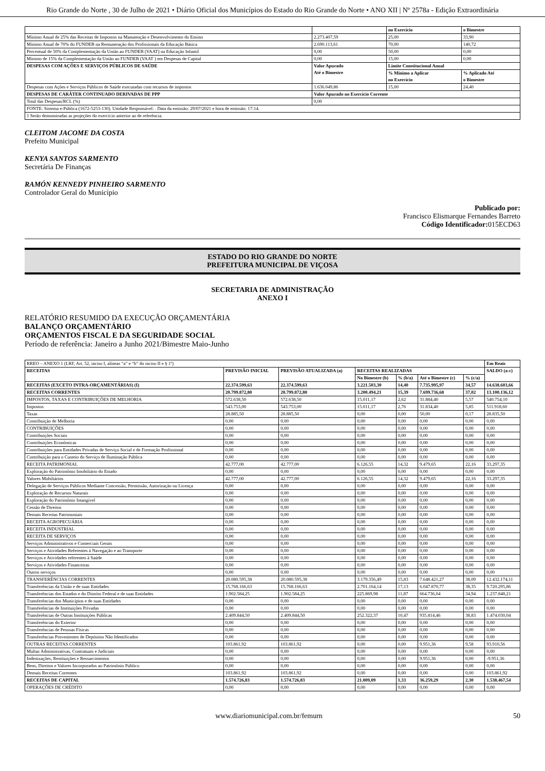Rio Grande do Norte , 30 de Julho de 2021 • Diário Oficial dos Municípios do Estado do Rio Grande do Norte • ANO XII | Nº 2578a - Edição Extraordinária
| | | no Exercício | o Bimestre |
| --- | --- | --- | --- |
| Mínimo Anual de 25% das Receitas de Impostos na Manutenção e Desenvolvimento do Ensino | 2.273.407,59 | 25,00 | 33,90 |
| Mínimo Anual de 70% do FUNDEB na Remuneração dos Profissionais da Educação Básica | 2.690.113,61 | 70,00 | 140,72 |
| Percentual de 50% da Complementação da União ao FUNDEB (VAAT) na Educação Infantil | 0,00 | 50,00 | 0,00 |
| Mínimo de 15% da Complementação da União ao FUNDEB (VAAT ) em Despesas de Capital | 0,00 | 15,00 | 0,00 |
| DESPESAS COM AÇÕES E SERVIÇOS PÚBLICOS DE SAÚDE | Valor Apurado Até o Bimestre | Limite Constitucional Anual | |
| | | % Mínimo a Aplicar no Exercício | % Aplicado Até o Bimestre |
| Despesas com Ações e Serviços Públicos de Saúde executadas com recursos de impostos | 1.636.049,86 | 15,00 | 24,40 |
| DESPESAS DE CARÁTER CONTINUADO DERIVADAS DE PPP | Valor Apurado no Exercício Corrente | | |
| Total das Despesas/RCL (%) | 0,00 | | |
| FONTE: Sistema e-Pública (1672-5253-130). Unidade Responsável: . Data da emissão: 29/07/2021 e hora de emissão: 17:14. | | | |
| 1 Serão demonstradas as projeções do exercício anterior ao de referência. | | | |
CLEITOM JACOME DA COSTA
Prefeito Municipal
KENYA SANTOS SARMENTO
Secretária De Finanças
RAMÓN KENNEDY PINHEIRO SARMENTO
Controlador Geral do Município
Publicado por:
Francisco Elismarque Fernandes Barreto
Código Identificador: 015ECD63
ESTADO DO RIO GRANDE DO NORTE
PREFEITURA MUNICIPAL DE VIÇOSA
SECRETARIA DE ADMINISTRAÇÃO
ANEXO I
RELATÓRIO RESUMIDO DA EXECUÇÃO ORÇAMENTÁRIA
BALANÇO ORÇAMENTÁRIO
ORÇAMENTOS FISCAL E DA SEGURIDADE SOCIAL
Período de referência: Janeiro a Junho 2021/Bimestre Maio-Junho
| RREO – ANEXO 1 (LRF, Art. 52, inciso I, alíneas “a” e “b” do inciso II e § 1º) | | | | | | | Em Reais |
| RECEITAS | PREVISÃO INICIAL | PREVISÃO ATUALIZADA (a) | RECEITAS REALIZADAS | | | | SALDO (a-c) |
| | | | No Bimestre (b) | % (b/a) | Até o Bimestre (c) | % (c/a) | |
| RECEITAS (EXCETO INTRA-ORÇAMENTÁRIAS) (I) | 22.374.599,63 | 22.374.599,63 | 3.221.503,30 | 14,40 | 7.735.995,97 | 34,57 | 14.638.603,66 |
| RECEITAS CORRENTES | 20.799.872,80 | 20.799.872,80 | 3.200.494,21 | 15,39 | 7.699.736,68 | 37,02 | 13.100.136,12 |
| IMPOSTOS, TAXAS E CONTRIBUIÇÕES DE MELHORIA | 572.638,50 | 572.638,50 | 15.011,17 | 2,62 | 31.884,40 | 5,57 | 540.754,10 |
| Impostos | 543.753,00 | 543.753,00 | 15.011,17 | 2,76 | 31.834,40 | 5,85 | 511.918,60 |
| Taxas | 28.885,50 | 28.885,50 | 0,00 | 0,00 | 50,00 | 0,17 | 28.835,50 |
| Contribuição de Melhoria | 0,00 | 0,00 | 0,00 | 0,00 | 0,00 | 0,00 | 0,00 |
| CONTRIBUIÇÕES | 0,00 | 0,00 | 0,00 | 0,00 | 0,00 | 0,00 | 0,00 |
| Contribuições Sociais | 0,00 | 0,00 | 0,00 | 0,00 | 0,00 | 0,00 | 0,00 |
| Contribuições Econômicas | 0,00 | 0,00 | 0,00 | 0,00 | 0,00 | 0,00 | 0,00 |
| Contribuições para Entidades Privadas de Serviço Social e de Formação Profissional | 0,00 | 0,00 | 0,00 | 0,00 | 0,00 | 0,00 | 0,00 |
| Contribuição para o Custeio do Serviço de Iluminação Pública | 0,00 | 0,00 | 0,00 | 0,00 | 0,00 | 0,00 | 0,00 |
| RECEITA PATRIMONIAL | 42.777,00 | 42.777,00 | 6.126,55 | 14,32 | 9.479,65 | 22,16 | 33.297,35 |
| Exploração do Patrimônio Imobiliário do Estado | 0,00 | 0,00 | 0,00 | 0,00 | 0,00 | 0,00 | 0,00 |
| Valores Mobiliários | 42.777,00 | 42.777,00 | 6.126,55 | 14,32 | 9.479,65 | 22,16 | 33.297,35 |
| Delegação de Serviços Públicos Mediante Concessão, Permissão, Autorização ou Licença | 0,00 | 0,00 | 0,00 | 0,00 | 0,00 | 0,00 | 0,00 |
| Exploração de Recursos Naturais | 0,00 | 0,00 | 0,00 | 0,00 | 0,00 | 0,00 | 0,00 |
| Exploração do Patrimônio Intangível | 0,00 | 0,00 | 0,00 | 0,00 | 0,00 | 0,00 | 0,00 |
| Cessão de Direitos | 0,00 | 0,00 | 0,00 | 0,00 | 0,00 | 0,00 | 0,00 |
| Demais Receitas Patrimoniais | 0,00 | 0,00 | 0,00 | 0,00 | 0,00 | 0,00 | 0,00 |
| RECEITA AGROPECUÁRIA | 0,00 | 0,00 | 0,00 | 0,00 | 0,00 | 0,00 | 0,00 |
| RECEITA INDUSTRIAL | 0,00 | 0,00 | 0,00 | 0,00 | 0,00 | 0,00 | 0,00 |
| RECEITA DE SERVIÇOS | 0,00 | 0,00 | 0,00 | 0,00 | 0,00 | 0,00 | 0,00 |
| Serviços Administrativos e Comerciais Gerais | 0,00 | 0,00 | 0,00 | 0,00 | 0,00 | 0,00 | 0,00 |
| Serviços e Atividades Referentes à Navegação e ao Transporte | 0,00 | 0,00 | 0,00 | 0,00 | 0,00 | 0,00 | 0,00 |
| Serviços e Atividades referentes à Saúde | 0,00 | 0,00 | 0,00 | 0,00 | 0,00 | 0,00 | 0,00 |
| Serviços e Atividades Financeiras | 0,00 | 0,00 | 0,00 | 0,00 | 0,00 | 0,00 | 0,00 |
| Outros serviços | 0,00 | 0,00 | 0,00 | 0,00 | 0,00 | 0,00 | 0,00 |
| TRANSFERÊNCIAS CORRENTES | 20.080.595,38 | 20.080.595,38 | 3.179.356,49 | 15,83 | 7.648.421,27 | 38,09 | 12.432.174,11 |
| Transferências da União e de suas Entidades | 15.768.166,63 | 15.768.166,63 | 2.701.164,14 | 17,13 | 6.047.870,77 | 38,35 | 9.720.295,86 |
| Transferências dos Estados e do Distrito Federal e de suas Entidades | 1.902.584,25 | 1.902.584,25 | 225.869,98 | 11,87 | 664.736,04 | 34,94 | 1.237.848,21 |
| Transferências dos Municípios e de suas Entidades | 0,00 | 0,00 | 0,00 | 0,00 | 0,00 | 0,00 | 0,00 |
| Transferências de Instituições Privadas | 0,00 | 0,00 | 0,00 | 0,00 | 0,00 | 0,00 | 0,00 |
| Transferências de Outras Instituições Públicas | 2.409.844,50 | 2.409.844,50 | 252.322,37 | 10,47 | 935.814,46 | 38,83 | 1.474.030,04 |
| Transferências do Exterior | 0,00 | 0,00 | 0,00 | 0,00 | 0,00 | 0,00 | 0,00 |
| Transferências de Pessoas Físicas | 0,00 | 0,00 | 0,00 | 0,00 | 0,00 | 0,00 | 0,00 |
| Transferências Provenientes de Depósitos Não Identificados | 0,00 | 0,00 | 0,00 | 0,00 | 0,00 | 0,00 | 0,00 |
| OUTRAS RECEITAS CORRENTES | 103.861,92 | 103.861,92 | 0,00 | 0,00 | 9.951,36 | 9,58 | 93.910,56 |
| Multas Administrativas, Contratuais e Judiciais | 0,00 | 0,00 | 0,00 | 0,00 | 0,00 | 0,00 | 0,00 |
| Indenizações, Restituições e Ressarcimentos | 0,00 | 0,00 | 0,00 | 0,00 | 9.951,36 | 0,00 | -9.951,36 |
| Bens, Direitos e Valores Incorporados ao Patrimônio Público | 0,00 | 0,00 | 0,00 | 0,00 | 0,00 | 0,00 | 0,00 |
| Demais Receitas Correntes | 103.861,92 | 103.861,92 | 0,00 | 0,00 | 0,00 | 0,00 | 103.861,92 |
| RECEITAS DE CAPITAL | 1.574.726,83 | 1.574.726,83 | 21.009,09 | 1,33 | 36.259,29 | 2,30 | 1.538.467,54 |
| OPERAÇÕES DE CRÉDITO | 0,00 | 0,00 | 0,00 | 0,00 | 0,00 | 0,00 | 0,00 |
www.diariomunicipal.com.br/femurn 50